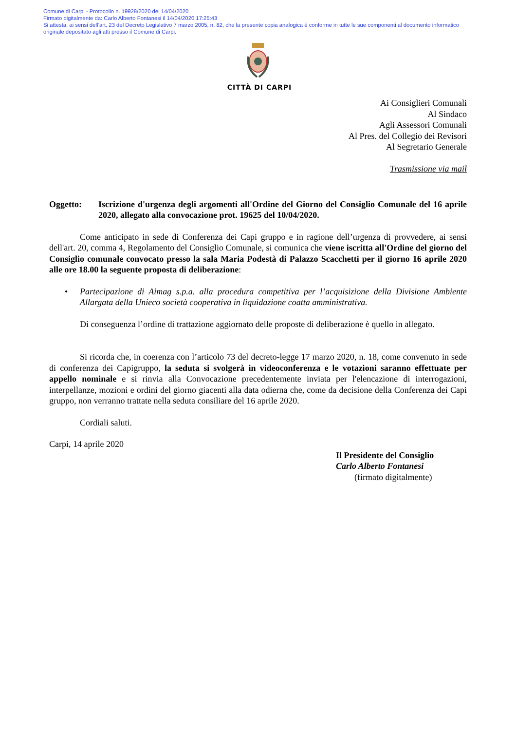Comune di Carpi - Protocollo n. 19928/2020 del 14/04/2020
Firmato digitalmente da: Carlo Alberto Fontanesi il 14/04/2020 17:25:43
Si attesta, ai sensi dell’art. 23 del Decreto Legislativo 7 marzo 2005, n. 82, che la presente copia analogica è conforme in tutte le sue componenti al documento informatico originale depositato agli atti presso il Comune di Carpi.
CITTÀ DI CARPI
Ai Consiglieri Comunali
Al Sindaco
Agli Assessori Comunali
Al Pres. del Collegio dei Revisori
Al Segretario Generale
Trasmissione via mail
Oggetto: Iscrizione d'urgenza degli argomenti all'Ordine del Giorno del Consiglio Comunale del 16 aprile 2020, allegato alla convocazione prot. 19625 del 10/04/2020.
Come anticipato in sede di Conferenza dei Capi gruppo e in ragione dell’urgenza di provvedere, ai sensi dell'art. 20, comma 4, Regolamento del Consiglio Comunale, si comunica che viene iscritta all'Ordine del giorno del Consiglio comunale convocato presso la sala Maria Podestà di Palazzo Scacchetti per il giorno 16 aprile 2020 alle ore 18.00 la seguente proposta di deliberazione:
• Partecipazione di Aimag s.p.a. alla procedura competitiva per l’acquisizione della Divisione Ambiente Allargata della Unieco società cooperativa in liquidazione coatta amministrativa.
Di conseguenza l’ordine di trattazione aggiornato delle proposte di deliberazione è quello in allegato.
Si ricorda che, in coerenza con l’articolo 73 del decreto-legge 17 marzo 2020, n. 18, come convenuto in sede di conferenza dei Capigruppo, la seduta si svolgerà in videoconferenza e le votazioni saranno effettuate per appello nominale e si rinvia alla Convocazione precedentemente inviata per l'elencazione di interrogazioni, interpellanze, mozioni e ordini del giorno giacenti alla data odierna che, come da decisione della Conferenza dei Capi gruppo, non verranno trattate nella seduta consiliare del 16 aprile 2020.
Cordiali saluti.
Carpi, 14 aprile 2020
Il Presidente del Consiglio
Carlo Alberto Fontanesi
(firmato digitalmente)